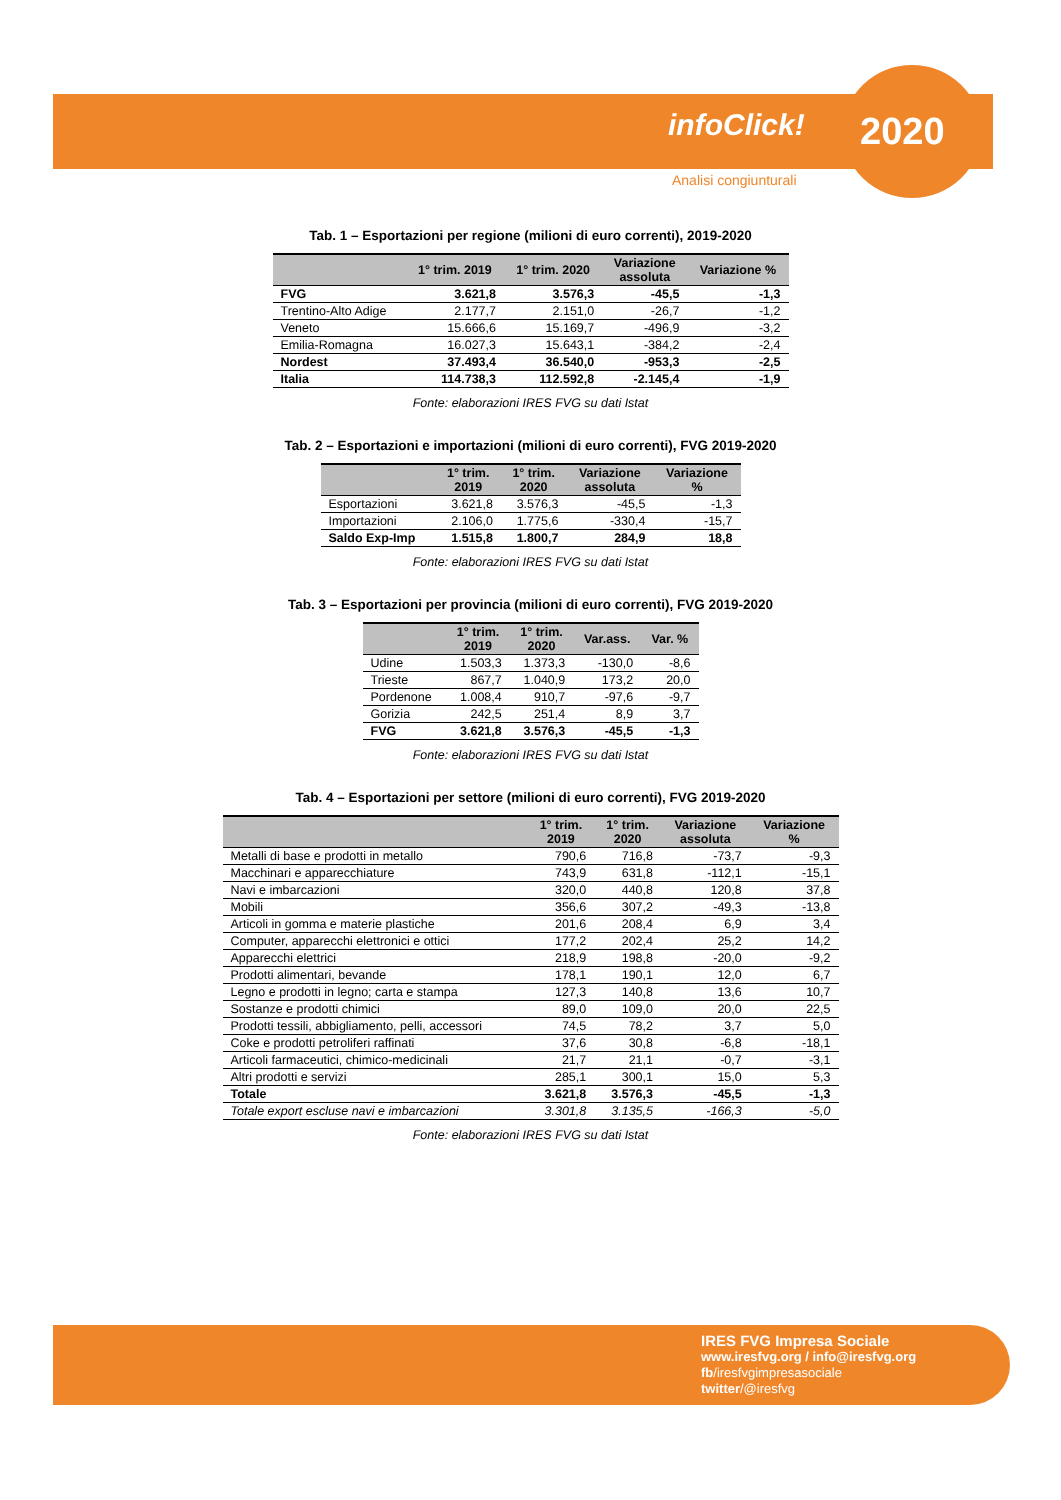infoClick! 2020
Analisi congiunturali
Tab. 1 – Esportazioni per regione (milioni di euro correnti), 2019-2020
| | 1° trim. 2019 | 1° trim. 2020 | Variazione assoluta | Variazione % |
| --- | --- | --- | --- | --- |
| FVG | 3.621,8 | 3.576,3 | -45,5 | -1,3 |
| Trentino-Alto Adige | 2.177,7 | 2.151,0 | -26,7 | -1,2 |
| Veneto | 15.666,6 | 15.169,7 | -496,9 | -3,2 |
| Emilia-Romagna | 16.027,3 | 15.643,1 | -384,2 | -2,4 |
| Nordest | 37.493,4 | 36.540,0 | -953,3 | -2,5 |
| Italia | 114.738,3 | 112.592,8 | -2.145,4 | -1,9 |
Fonte: elaborazioni IRES FVG su dati Istat
Tab. 2 – Esportazioni e importazioni (milioni di euro correnti), FVG 2019-2020
| | 1° trim. 2019 | 1° trim. 2020 | Variazione assoluta | Variazione % |
| --- | --- | --- | --- | --- |
| Esportazioni | 3.621,8 | 3.576,3 | -45,5 | -1,3 |
| Importazioni | 2.106,0 | 1.775,6 | -330,4 | -15,7 |
| Saldo Exp-Imp | 1.515,8 | 1.800,7 | 284,9 | 18,8 |
Fonte: elaborazioni IRES FVG su dati Istat
Tab. 3 – Esportazioni per provincia (milioni di euro correnti), FVG 2019-2020
| | 1° trim. 2019 | 1° trim. 2020 | Var.ass. | Var. % |
| --- | --- | --- | --- | --- |
| Udine | 1.503,3 | 1.373,3 | -130,0 | -8,6 |
| Trieste | 867,7 | 1.040,9 | 173,2 | 20,0 |
| Pordenone | 1.008,4 | 910,7 | -97,6 | -9,7 |
| Gorizia | 242,5 | 251,4 | 8,9 | 3,7 |
| FVG | 3.621,8 | 3.576,3 | -45,5 | -1,3 |
Fonte: elaborazioni IRES FVG su dati Istat
Tab. 4 – Esportazioni per settore (milioni di euro correnti), FVG 2019-2020
| | 1° trim. 2019 | 1° trim. 2020 | Variazione assoluta | Variazione % |
| --- | --- | --- | --- | --- |
| Metalli di base e prodotti in metallo | 790,6 | 716,8 | -73,7 | -9,3 |
| Macchinari e apparecchiature | 743,9 | 631,8 | -112,1 | -15,1 |
| Navi e imbarcazioni | 320,0 | 440,8 | 120,8 | 37,8 |
| Mobili | 356,6 | 307,2 | -49,3 | -13,8 |
| Articoli in gomma e materie plastiche | 201,6 | 208,4 | 6,9 | 3,4 |
| Computer, apparecchi elettronici e ottici | 177,2 | 202,4 | 25,2 | 14,2 |
| Apparecchi elettrici | 218,9 | 198,8 | -20,0 | -9,2 |
| Prodotti alimentari, bevande | 178,1 | 190,1 | 12,0 | 6,7 |
| Legno e prodotti in legno; carta e stampa | 127,3 | 140,8 | 13,6 | 10,7 |
| Sostanze e prodotti chimici | 89,0 | 109,0 | 20,0 | 22,5 |
| Prodotti tessili, abbigliamento, pelli, accessori | 74,5 | 78,2 | 3,7 | 5,0 |
| Coke e prodotti petroliferi raffinati | 37,6 | 30,8 | -6,8 | -18,1 |
| Articoli farmaceutici, chimico-medicinali | 21,7 | 21,1 | -0,7 | -3,1 |
| Altri prodotti e servizi | 285,1 | 300,1 | 15,0 | 5,3 |
| Totale | 3.621,8 | 3.576,3 | -45,5 | -1,3 |
| Totale export escluse navi e imbarcazioni | 3.301,8 | 3.135,5 | -166,3 | -5,0 |
Fonte: elaborazioni IRES FVG su dati Istat
IRES FVG Impresa Sociale
www.iresfvg.org / info@iresfvg.org
fb/iresfvgimpresasociale
twitter/@iresfvg